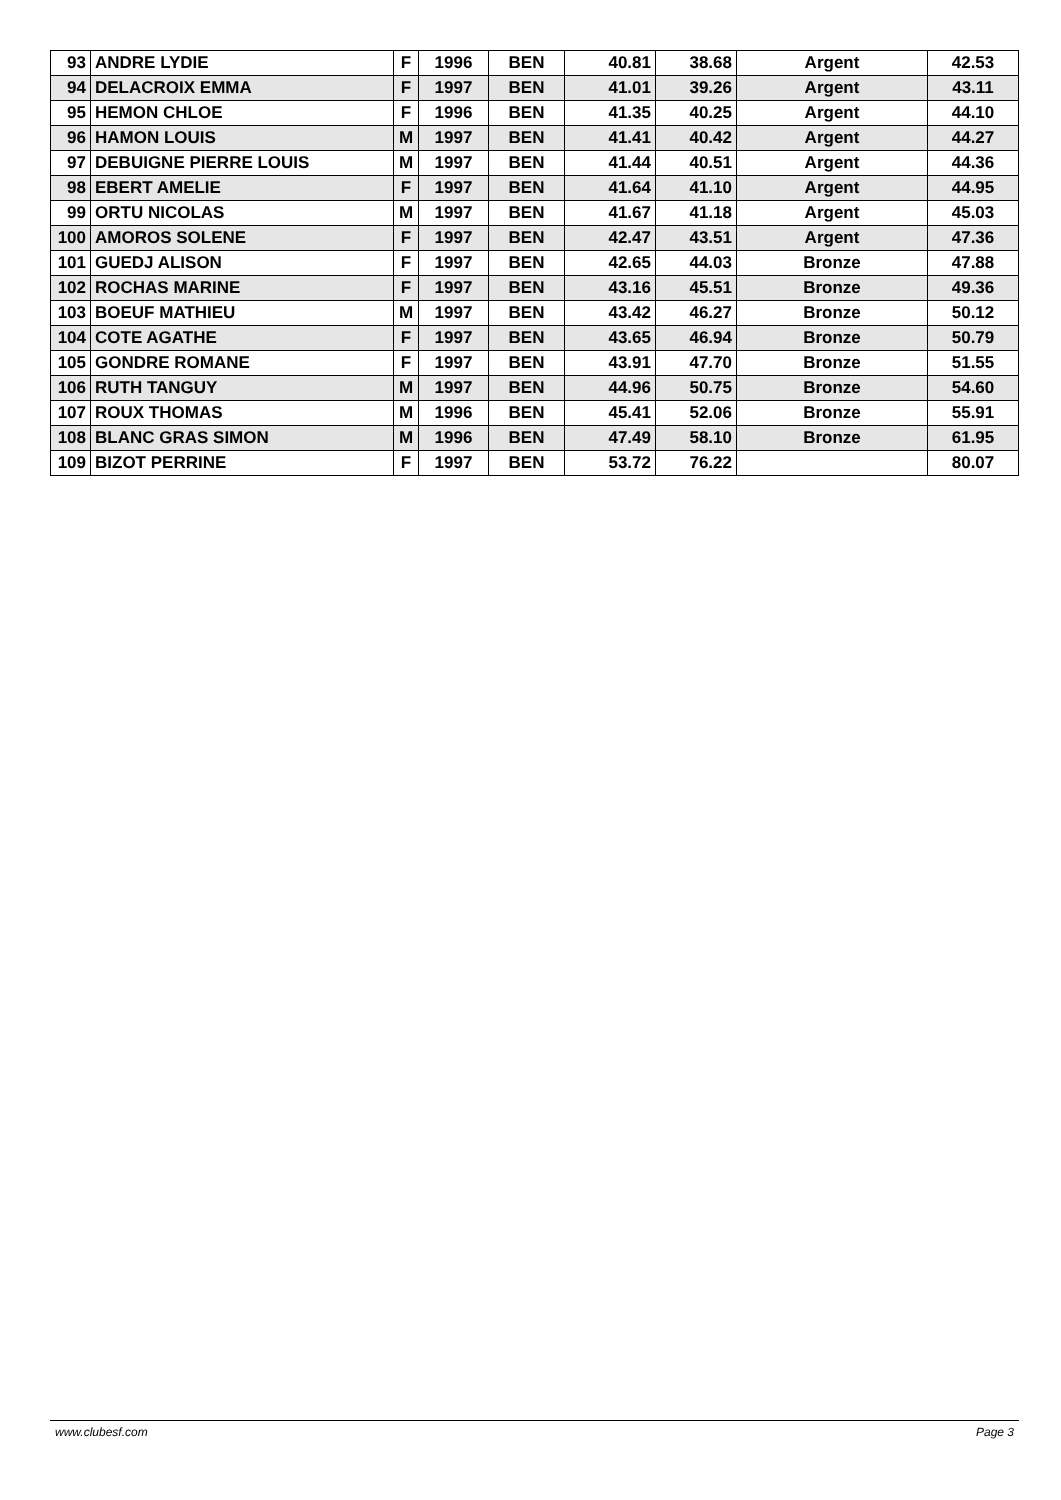| 93 | ANDRE LYDIE | F | 1996 | BEN | 40.81 | 38.68 | Argent | 42.53 |
| 94 | DELACROIX EMMA | F | 1997 | BEN | 41.01 | 39.26 | Argent | 43.11 |
| 95 | HEMON CHLOE | F | 1996 | BEN | 41.35 | 40.25 | Argent | 44.10 |
| 96 | HAMON LOUIS | M | 1997 | BEN | 41.41 | 40.42 | Argent | 44.27 |
| 97 | DEBUIGNE PIERRE LOUIS | M | 1997 | BEN | 41.44 | 40.51 | Argent | 44.36 |
| 98 | EBERT AMELIE | F | 1997 | BEN | 41.64 | 41.10 | Argent | 44.95 |
| 99 | ORTU NICOLAS | M | 1997 | BEN | 41.67 | 41.18 | Argent | 45.03 |
| 100 | AMOROS SOLENE | F | 1997 | BEN | 42.47 | 43.51 | Argent | 47.36 |
| 101 | GUEDJ ALISON | F | 1997 | BEN | 42.65 | 44.03 | Bronze | 47.88 |
| 102 | ROCHAS MARINE | F | 1997 | BEN | 43.16 | 45.51 | Bronze | 49.36 |
| 103 | BOEUF MATHIEU | M | 1997 | BEN | 43.42 | 46.27 | Bronze | 50.12 |
| 104 | COTE AGATHE | F | 1997 | BEN | 43.65 | 46.94 | Bronze | 50.79 |
| 105 | GONDRE ROMANE | F | 1997 | BEN | 43.91 | 47.70 | Bronze | 51.55 |
| 106 | RUTH TANGUY | M | 1997 | BEN | 44.96 | 50.75 | Bronze | 54.60 |
| 107 | ROUX THOMAS | M | 1996 | BEN | 45.41 | 52.06 | Bronze | 55.91 |
| 108 | BLANC GRAS SIMON | M | 1996 | BEN | 47.49 | 58.10 | Bronze | 61.95 |
| 109 | BIZOT PERRINE | F | 1997 | BEN | 53.72 | 76.22 | | 80.07 |
www.clubesf.com Page 3